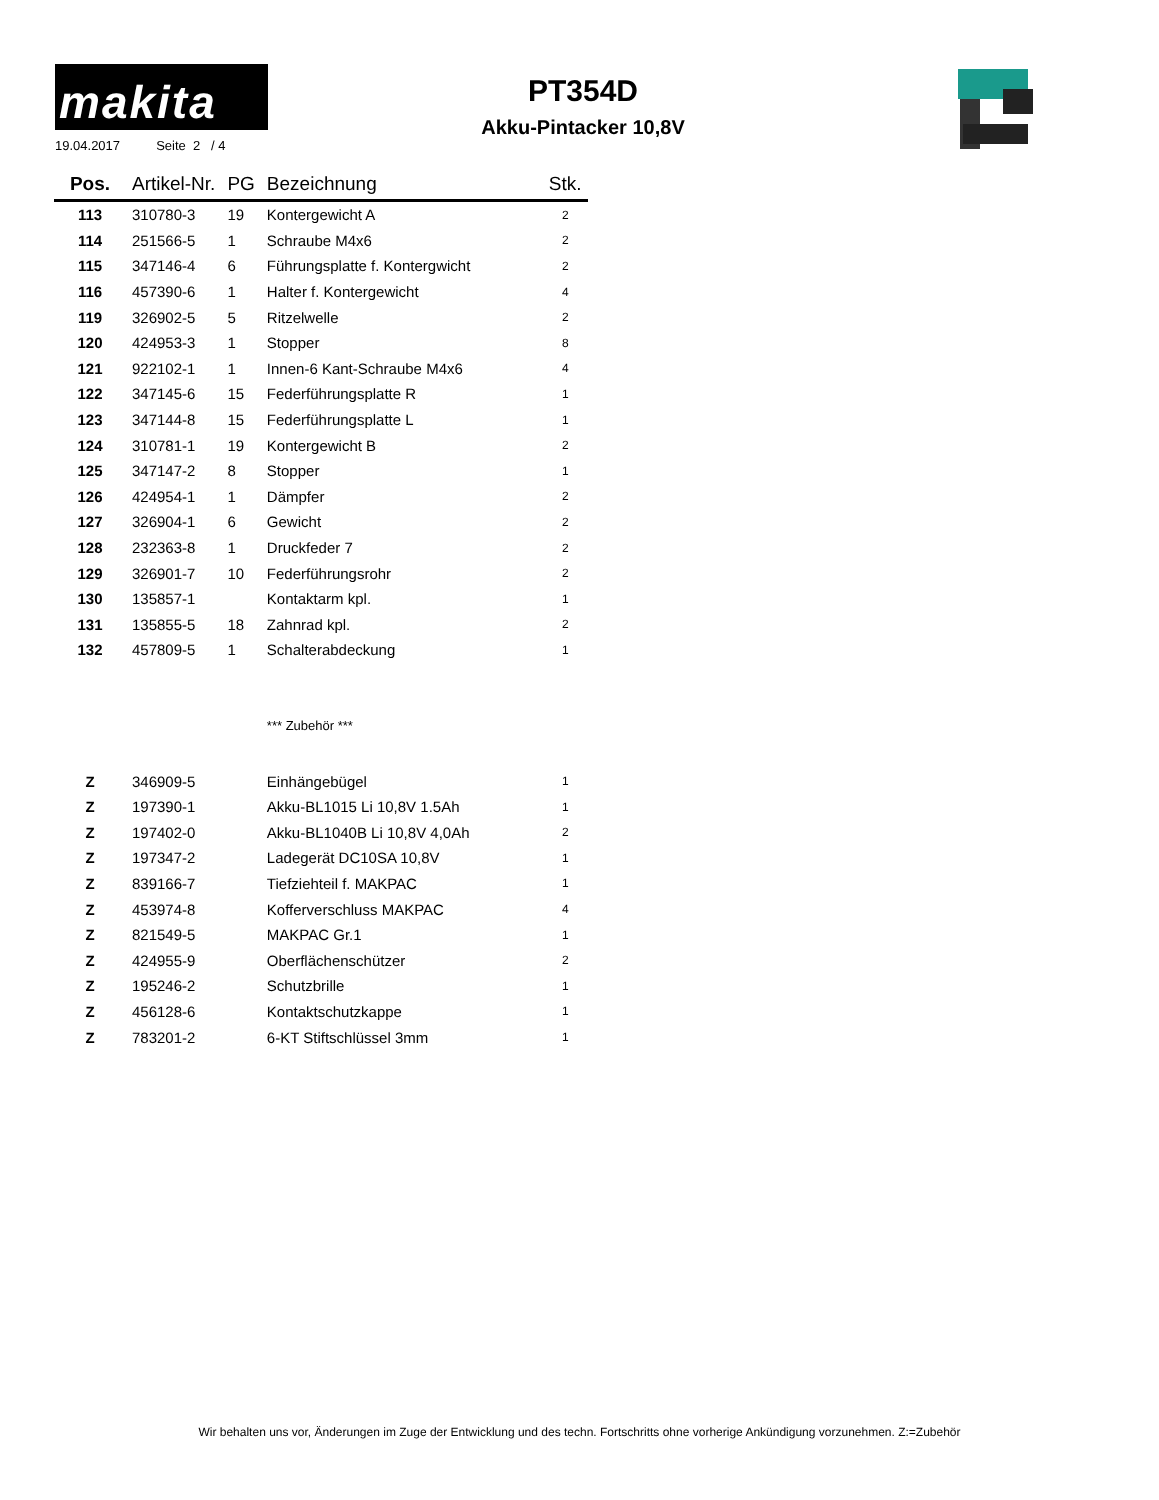makita
19.04.2017 Seite 2 / 4
PT354D
Akku-Pintacker 10,8V
| Pos. | Artikel-Nr. | PG | Bezeichnung | Stk. |
| --- | --- | --- | --- | --- |
| 113 | 310780-3 | 19 | Kontergewicht A | 2 |
| 114 | 251566-5 | 1 | Schraube M4x6 | 2 |
| 115 | 347146-4 | 6 | Führungsplatte f. Kontergwicht | 2 |
| 116 | 457390-6 | 1 | Halter f. Kontergewicht | 4 |
| 119 | 326902-5 | 5 | Ritzelwelle | 2 |
| 120 | 424953-3 | 1 | Stopper | 8 |
| 121 | 922102-1 | 1 | Innen-6 Kant-Schraube M4x6 | 4 |
| 122 | 347145-6 | 15 | Federführungsplatte R | 1 |
| 123 | 347144-8 | 15 | Federführungsplatte L | 1 |
| 124 | 310781-1 | 19 | Kontergewicht B | 2 |
| 125 | 347147-2 | 8 | Stopper | 1 |
| 126 | 424954-1 | 1 | Dämpfer | 2 |
| 127 | 326904-1 | 6 | Gewicht | 2 |
| 128 | 232363-8 | 1 | Druckfeder 7 | 2 |
| 129 | 326901-7 | 10 | Federführungsrohr | 2 |
| 130 | 135857-1 | | Kontaktarm kpl. | 1 |
| 131 | 135855-5 | 18 | Zahnrad kpl. | 2 |
| 132 | 457809-5 | 1 | Schalterabdeckung | 1 |
| | | | *** Zubehör *** | |
| Z | 346909-5 | | Einhängebügel | 1 |
| Z | 197390-1 | | Akku-BL1015 Li 10,8V 1.5Ah | 1 |
| Z | 197402-0 | | Akku-BL1040B Li 10,8V 4,0Ah | 2 |
| Z | 197347-2 | | Ladegerät DC10SA 10,8V | 1 |
| Z | 839166-7 | | Tiefziehteil f. MAKPAC | 1 |
| Z | 453974-8 | | Kofferverschluss MAKPAC | 4 |
| Z | 821549-5 | | MAKPAC Gr.1 | 1 |
| Z | 424955-9 | | Oberflächenschützer | 2 |
| Z | 195246-2 | | Schutzbrille | 1 |
| Z | 456128-6 | | Kontaktschutzkappe | 1 |
| Z | 783201-2 | | 6-KT Stiftschlüssel 3mm | 1 |
Wir behalten uns vor, Änderungen im Zuge der Entwicklung und des techn. Fortschritts ohne vorherige Ankündigung vorzunehmen. Z:=Zubehör